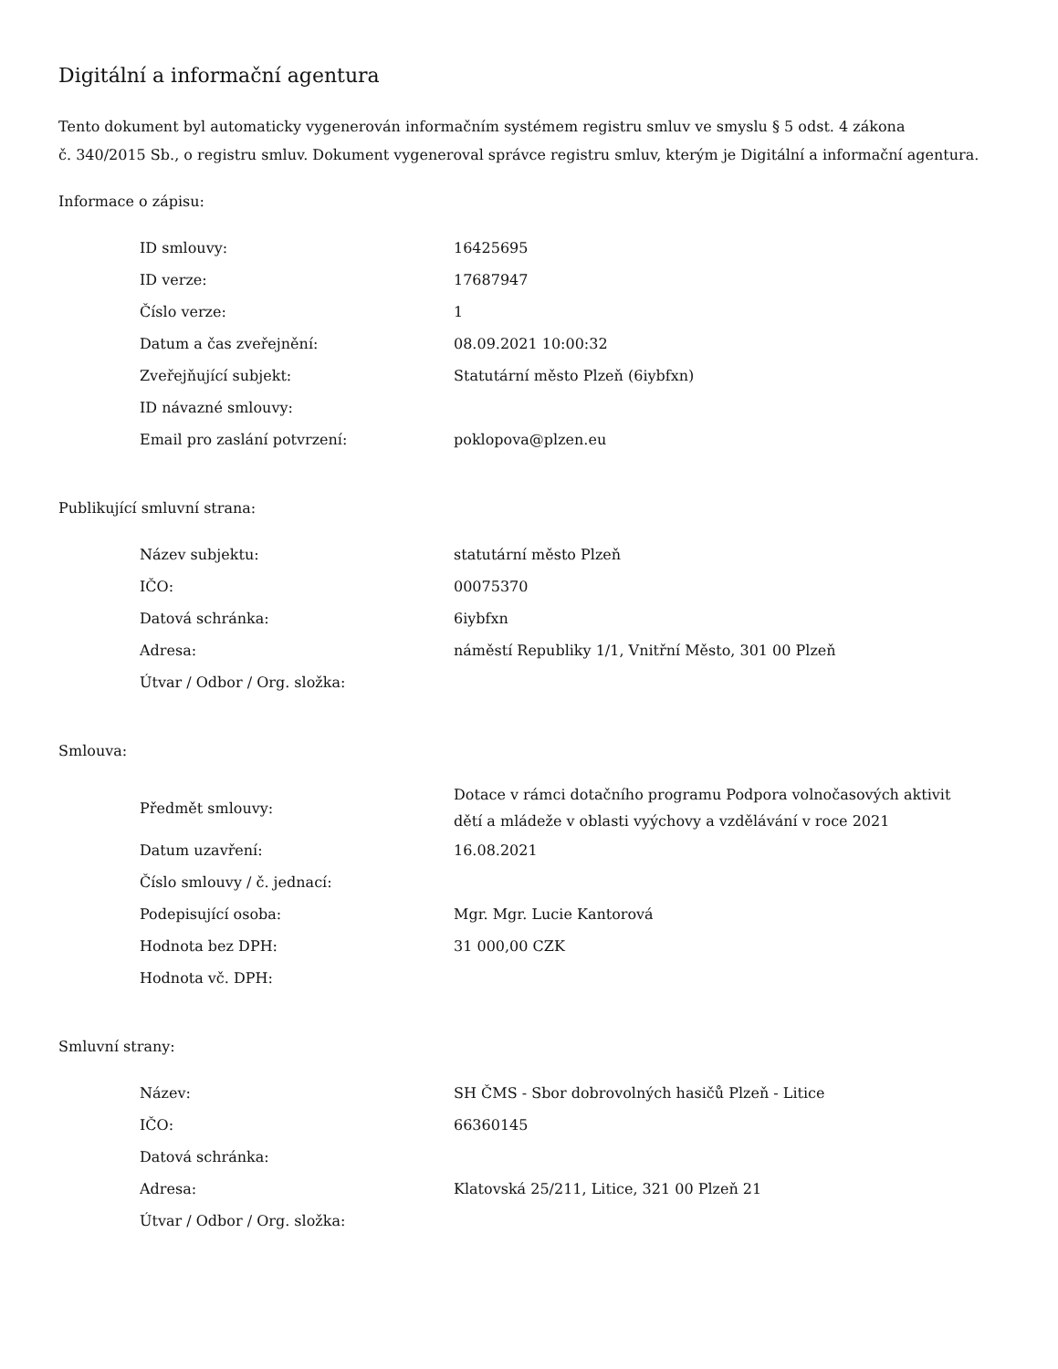Digitální a informační agentura
Tento dokument byl automaticky vygenerován informačním systémem registru smluv ve smyslu § 5 odst. 4 zákona
č. 340/2015 Sb., o registru smluv. Dokument vygeneroval správce registru smluv, kterým je Digitální a informační agentura.
Informace o zápisu:
| ID smlouvy: | 16425695 |
| ID verze: | 17687947 |
| Číslo verze: | 1 |
| Datum a čas zveřejnění: | 08.09.2021 10:00:32 |
| Zveřejňující subjekt: | Statutární město Plzeň (6iybfxn) |
| ID návazné smlouvy: | |
| Email pro zaslání potvrzení: | poklopova@plzen.eu |
Publikující smluvní strana:
| Název subjektu: | statutární město Plzeň |
| IČO: | 00075370 |
| Datová schránka: | 6iybfxn |
| Adresa: | náměstí Republiky 1/1, Vnitřní Město, 301 00 Plzeň |
| Útvar / Odbor / Org. složka: | |
Smlouva:
| Předmět smlouvy: | Dotace v rámci dotačního programu Podpora volnočasových aktivit dětí a mládeže v oblasti vyýchovy a vzdělávání v roce 2021 |
| Datum uzavření: | 16.08.2021 |
| Číslo smlouvy / č. jednací: | |
| Podepisující osoba: | Mgr. Mgr. Lucie Kantorová |
| Hodnota bez DPH: | 31 000,00 CZK |
| Hodnota vč. DPH: | |
Smluvní strany:
| Název: | SH ČMS - Sbor dobrovolných hasičů Plzeň - Litice |
| IČO: | 66360145 |
| Datová schránka: | |
| Adresa: | Klatovská 25/211, Litice, 321 00 Plzeň 21 |
| Útvar / Odbor / Org. složka: | |